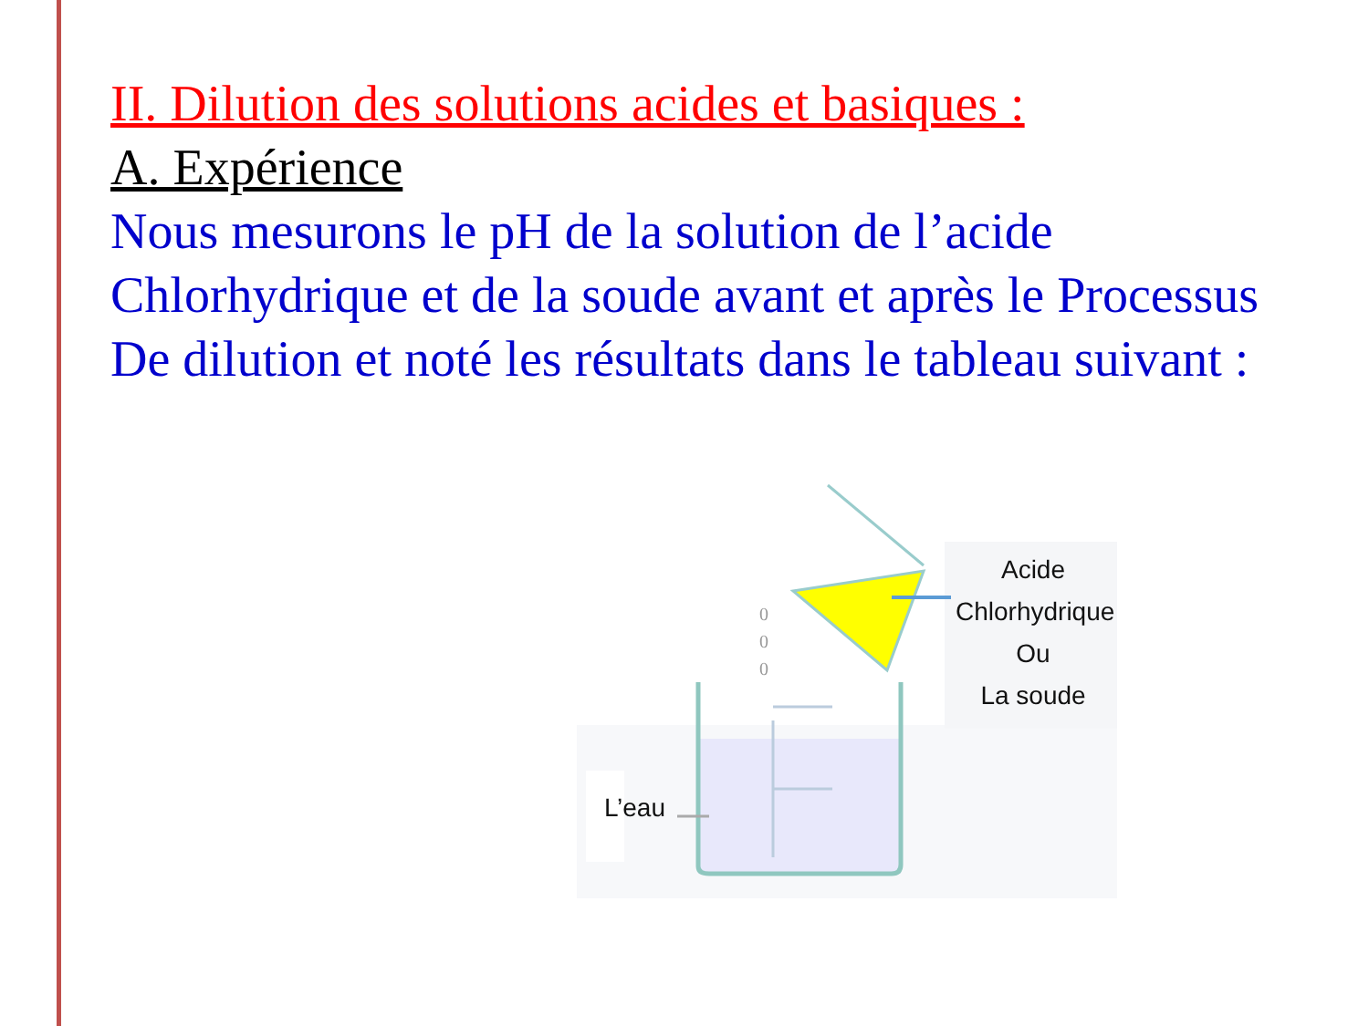II. Dilution des solutions acides et basiques :
A. Expérience
Nous mesurons le pH de la solution de l’acide Chlorhydrique et de la soude avant et après le Processus De dilution et noté les résultats dans le tableau suivant :
0
0
0
Acide
Chlorhydrique
Ou
La soude
L’eau